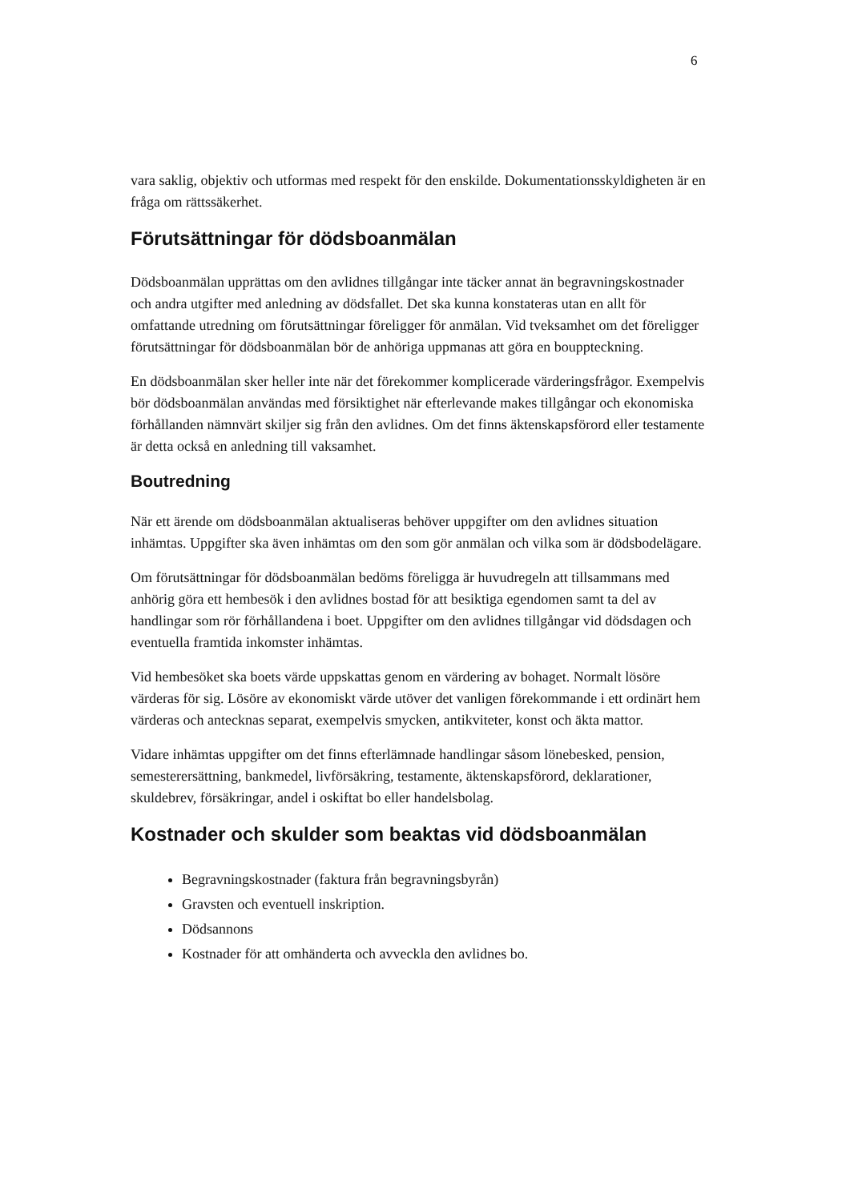6
vara saklig, objektiv och utformas med respekt för den enskilde. Dokumentationsskyldigheten är en fråga om rättssäkerhet.
Förutsättningar för dödsboanmälan
Dödsboanmälan upprättas om den avlidnes tillgångar inte täcker annat än begravningskostnader och andra utgifter med anledning av dödsfallet. Det ska kunna konstateras utan en allt för omfattande utredning om förutsättningar föreligger för anmälan. Vid tveksamhet om det föreligger förutsättningar för dödsboanmälan bör de anhöriga uppmanas att göra en bouppteckning.
En dödsboanmälan sker heller inte när det förekommer komplicerade värderingsfrågor. Exempelvis bör dödsboanmälan användas med försiktighet när efterlevande makes tillgångar och ekonomiska förhållanden nämnvärt skiljer sig från den avlidnes. Om det finns äktenskapsförord eller testamente är detta också en anledning till vaksamhet.
Boutredning
När ett ärende om dödsboanmälan aktualiseras behöver uppgifter om den avlidnes situation inhämtas. Uppgifter ska även inhämtas om den som gör anmälan och vilka som är dödsbodelägare.
Om förutsättningar för dödsboanmälan bedöms föreligga är huvudregeln att tillsammans med anhörig göra ett hembesök i den avlidnes bostad för att besiktiga egendomen samt ta del av handlingar som rör förhållandena i boet. Uppgifter om den avlidnes tillgångar vid dödsdagen och eventuella framtida inkomster inhämtas.
Vid hembesöket ska boets värde uppskattas genom en värdering av bohaget. Normalt lösöre värderas för sig. Lösöre av ekonomiskt värde utöver det vanligen förekommande i ett ordinärt hem värderas och antecknas separat, exempelvis smycken, antikviteter, konst och äkta mattor.
Vidare inhämtas uppgifter om det finns efterlämnade handlingar såsom lönebesked, pension, semesterersättning, bankmedel, livförsäkring, testamente, äktenskapsförord, deklarationer, skuldebrev, försäkringar, andel i oskiftat bo eller handelsbolag.
Kostnader och skulder som beaktas vid dödsboanmälan
Begravningskostnader (faktura från begravningsbyrån)
Gravsten och eventuell inskription.
Dödsannons
Kostnader för att omhänderta och avveckla den avlidnes bo.